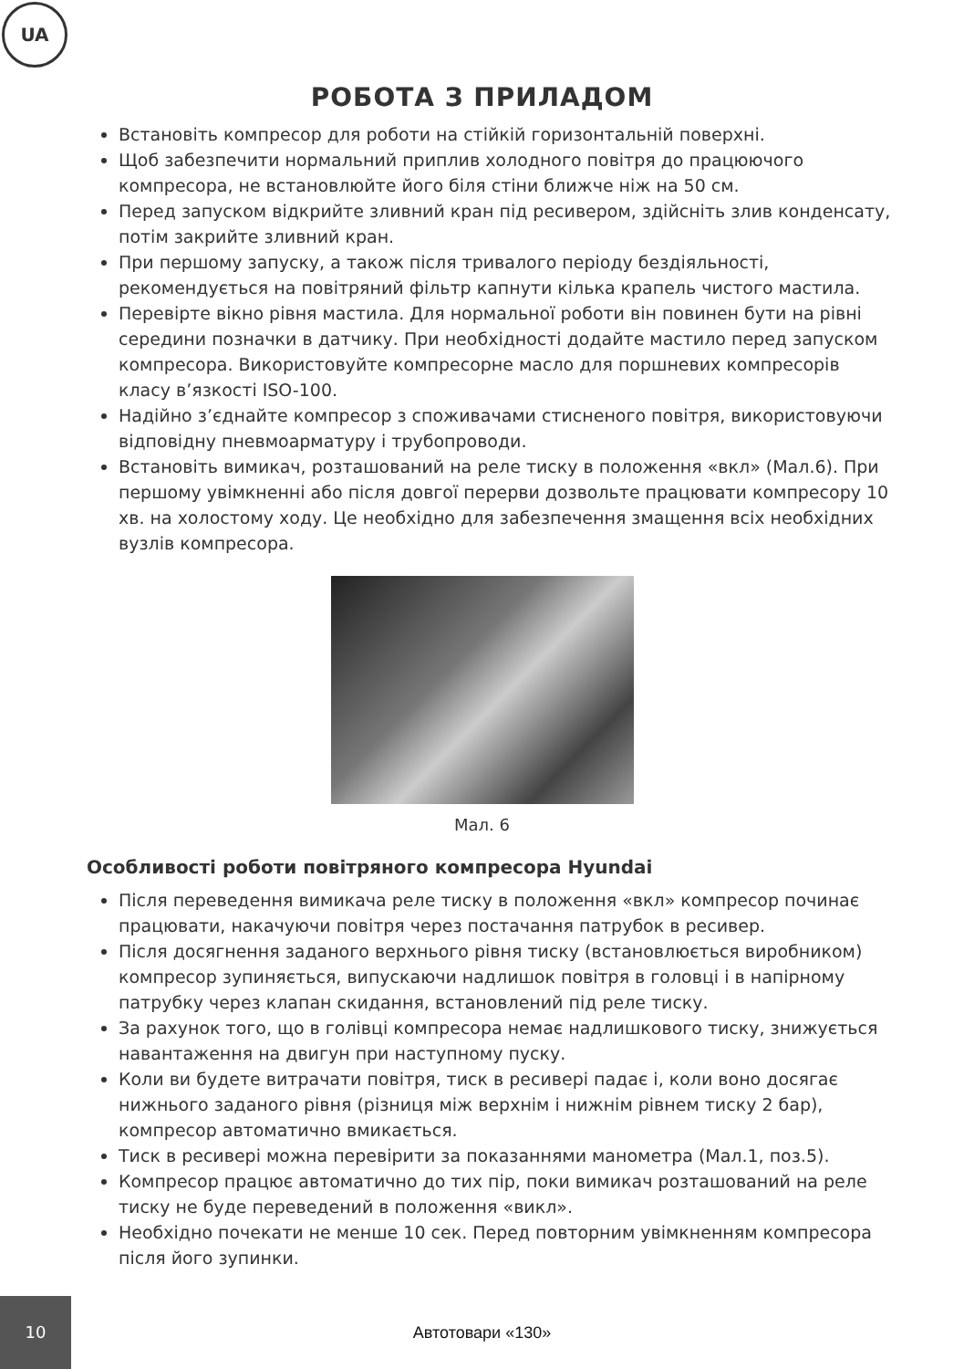UA
РОБОТА З ПРИЛАДОМ
Встановіть компресор для роботи на стійкій горизонтальній поверхні.
Щоб забезпечити нормальний приплив холодного повітря до працюючого компресора, не встановлюйте його біля стіни ближче ніж на 50 см.
Перед запуском відкрийте зливний кран під ресивером, здійсніть злив конденсату, потім закрийте зливний кран.
При першому запуску, а також після тривалого періоду бездіяльності, рекомендується на повітряний фільтр капнути кілька крапель чистого мастила.
Перевірте вікно рівня мастила. Для нормальної роботи він повинен бути на рівні середини позначки в датчику. При необхідності додайте мастило перед запуском компресора. Використовуйте компресорне масло для поршневих компресорів класу в’язкості ISO-100.
Надійно з’єднайте компресор з споживачами стисненого повітря, використовуючи відповідну пневмоарматуру і трубопроводи.
Встановіть вимикач, розташований на реле тиску в положення «вкл» (Мал.6). При першому увімкненні або після довгої перерви дозвольте працювати компресору 10 хв. на холостому ходу. Це необхідно для забезпечення змащення всіх необхідних вузлів компресора.
Мал. 6
Особливості роботи повітряного компресора Hyundai
Після переведення вимикача реле тиску в положення «вкл» компресор починає працювати, накачуючи повітря через постачання патрубок в ресивер.
Після досягнення заданого верхнього рівня тиску (встановлюється виробником) компресор зупиняється, випускаючи надлишок повітря в головці і в напірному патрубку через клапан скидання, встановлений під реле тиску.
За рахунок того, що в голівці компресора немає надлишкового тиску, знижується навантаження на двигун при наступному пуску.
Коли ви будете витрачати повітря, тиск в ресивері падає і, коли воно досягає нижнього заданого рівня (різниця між верхнім і нижнім рівнем тиску 2 бар), компресор автоматично вмикається.
Тиск в ресивері можна перевірити за показаннями манометра (Мал.1, поз.5).
Компресор працює автоматично до тих пір, поки вимикач розташований на реле тиску не буде переведений в положення «викл».
Необхідно почекати не менше 10 сек. Перед повторним увімкненням компресора після його зупинки.
10
Автотовари «130»